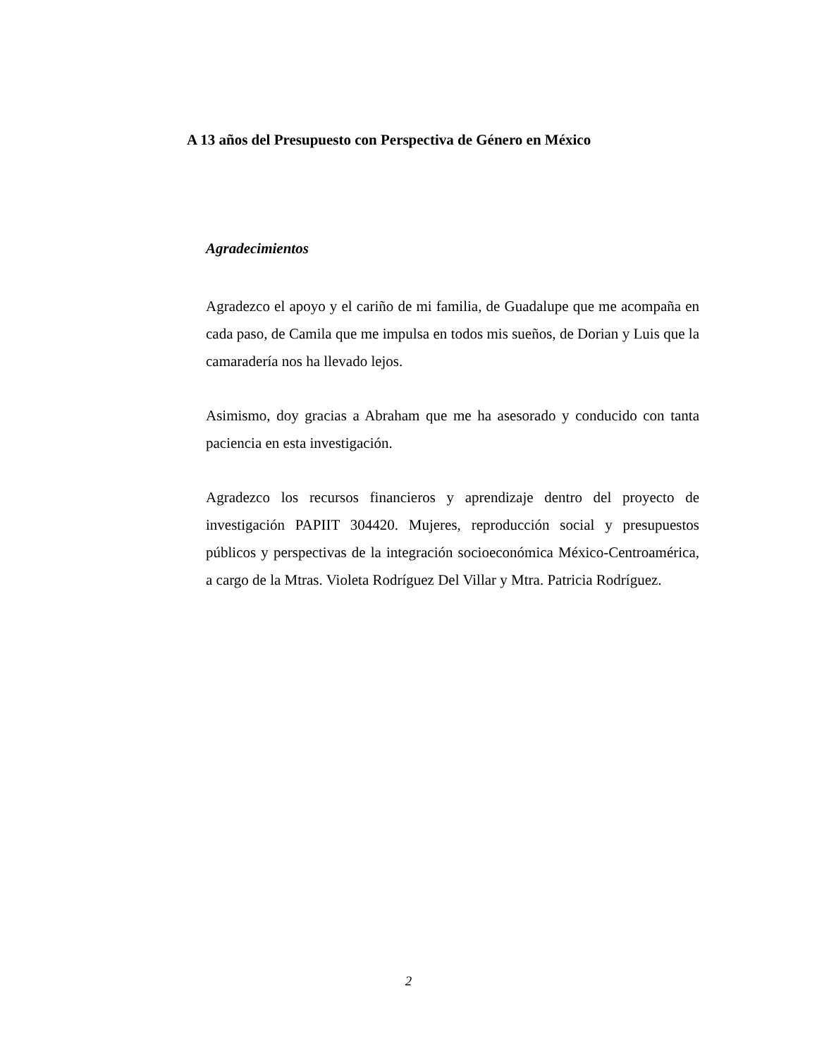A 13 años del Presupuesto con Perspectiva de Género en México
Agradecimientos
Agradezco el apoyo y el cariño de mi familia, de Guadalupe que me acompaña en cada paso, de Camila que me impulsa en todos mis sueños, de Dorian y Luis que la camaradería nos ha llevado lejos.
Asimismo, doy gracias a Abraham que me ha asesorado y conducido con tanta paciencia en esta investigación.
Agradezco los recursos financieros y aprendizaje dentro del proyecto de investigación PAPIIT 304420. Mujeres, reproducción social y presupuestos públicos y perspectivas de la integración socioeconómica México-Centroamérica, a cargo de la Mtras. Violeta Rodríguez Del Villar y Mtra. Patricia Rodríguez.
2